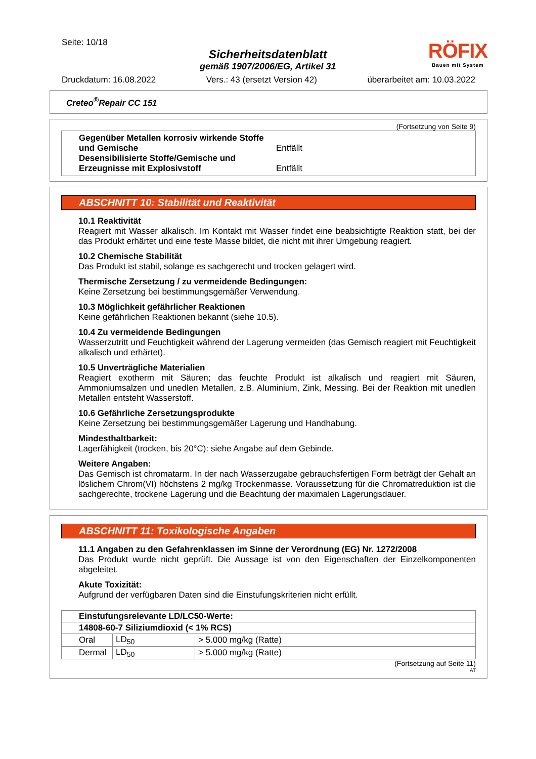Seite: 10/18
Sicherheitsdatenblatt
gemäß 1907/2006/EG, Artikel 31
RÖFIX
Bauen mit System
Druckdatum: 16.08.2022 Vers.: 43 (ersetzt Version 42) überarbeitet am: 10.03.2022
Creteo<sup>®</sup>Repair CC 151
(Fortsetzung von Seite 9)
Gegenüber Metallen korrosiv wirkende Stoffe und Gemische Entfällt
Desensibilisierte Stoffe/Gemische und Erzeugnisse mit Explosivstoff Entfällt
ABSCHNITT 10: Stabilität und Reaktivität
10.1 Reaktivität
Reagiert mit Wasser alkalisch. Im Kontakt mit Wasser findet eine beabsichtigte Reaktion statt, bei der das Produkt erhärtet und eine feste Masse bildet, die nicht mit ihrer Umgebung reagiert.
10.2 Chemische Stabilität
Das Produkt ist stabil, solange es sachgerecht und trocken gelagert wird.
Thermische Zersetzung / zu vermeidende Bedingungen:
Keine Zersetzung bei bestimmungsgemäßer Verwendung.
10.3 Möglichkeit gefährlicher Reaktionen
Keine gefährlichen Reaktionen bekannt (siehe 10.5).
10.4 Zu vermeidende Bedingungen
Wasserzutritt und Feuchtigkeit während der Lagerung vermeiden (das Gemisch reagiert mit Feuchtigkeit alkalisch und erhärtet).
10.5 Unverträgliche Materialien
Reagiert exotherm mit Säuren; das feuchte Produkt ist alkalisch und reagiert mit Säuren, Ammoniumsalzen und unedlen Metallen, z.B. Aluminium, Zink, Messing. Bei der Reaktion mit unedlen Metallen entsteht Wasserstoff.
10.6 Gefährliche Zersetzungsprodukte
Keine Zersetzung bei bestimmungsgemäßer Lagerung und Handhabung.
Mindesthaltbarkeit:
Lagerfähigkeit (trocken, bis 20°C): siehe Angabe auf dem Gebinde.
Weitere Angaben:
Das Gemisch ist chromatarm. In der nach Wasserzugabe gebrauchsfertigen Form beträgt der Gehalt an löslichem Chrom(VI) höchstens 2 mg/kg Trockenmasse. Voraussetzung für die Chromatreduktion ist die sachgerechte, trockene Lagerung und die Beachtung der maximalen Lagerungsdauer.
ABSCHNITT 11: Toxikologische Angaben
11.1 Angaben zu den Gefahrenklassen im Sinne der Verordnung (EG) Nr. 1272/2008
Das Produkt wurde nicht geprüft. Die Aussage ist von den Eigenschaften der Einzelkomponenten abgeleitet.
Akute Toxizität:
Aufgrund der verfügbaren Daten sind die Einstufungskriterien nicht erfüllt.
| Einstufungsrelevante LD/LC50-Werte: | | |
| --- | --- | --- |
| 14808-60-7 Siliziumdioxid (< 1% RCS) | | |
| Oral | LD<sub>50</sub> | > 5.000 mg/kg (Ratte) |
| Dermal | LD<sub>50</sub> | > 5.000 mg/kg (Ratte) |
(Fortsetzung auf Seite 11)
AT